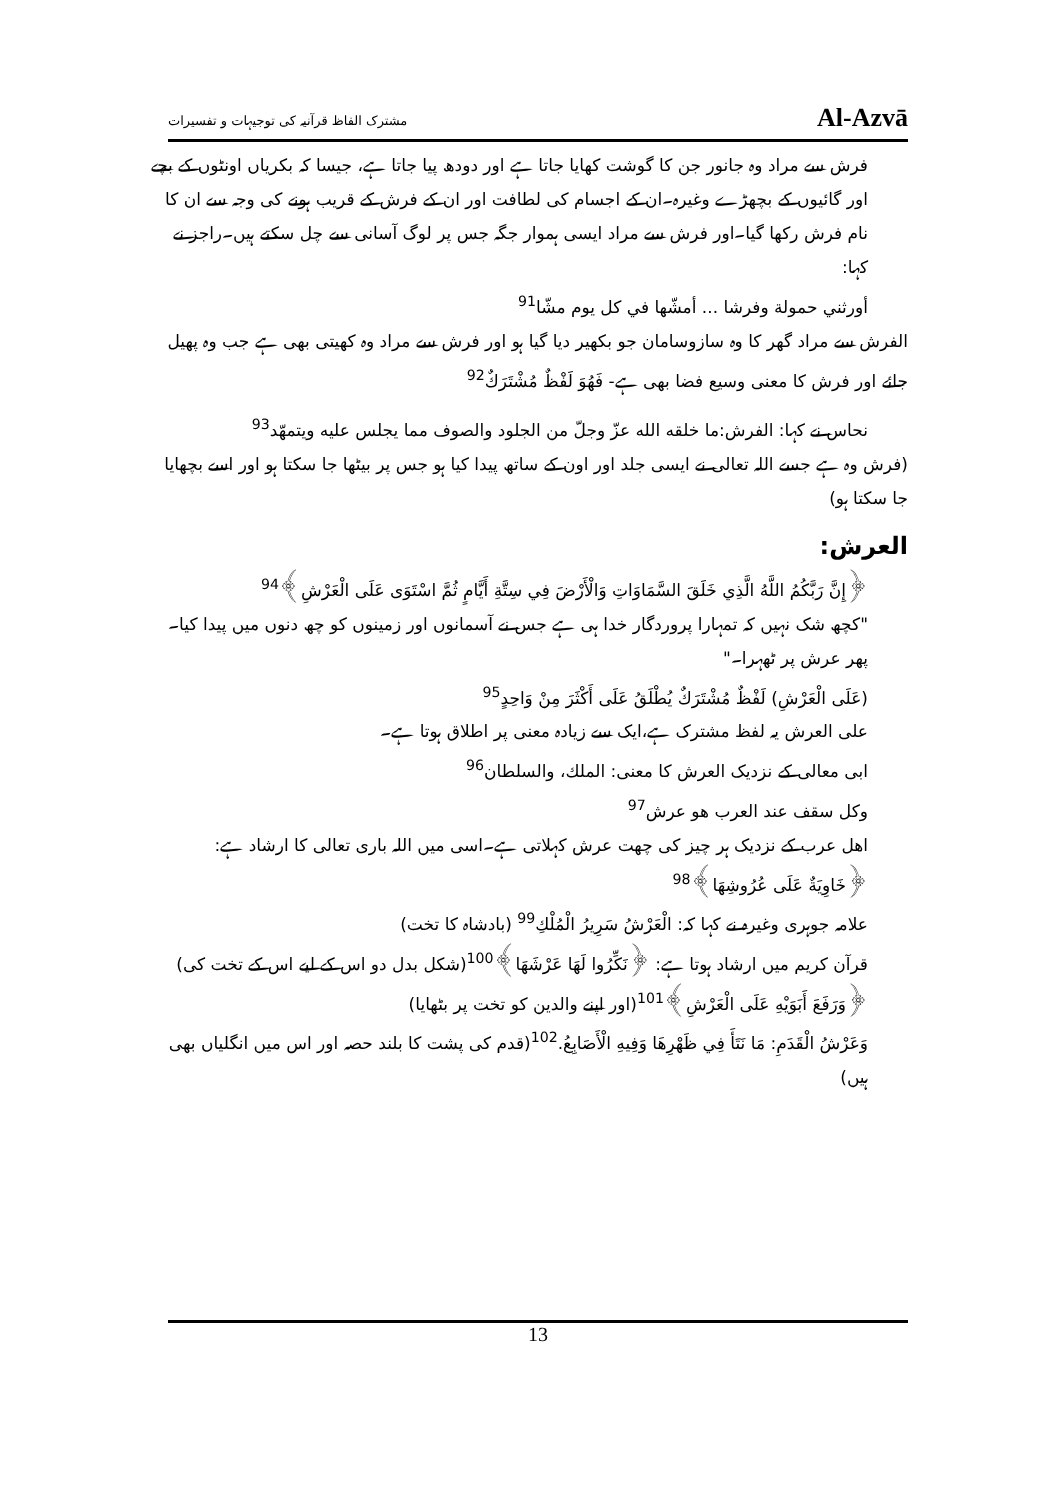مشترک الفاظ قرآنیہ کی توجیہات و تفسیرات Al-Azvā
فرش سے مراد وہ جانور جن کا گوشت کھایا جاتا ہے اور دودھ پیا جاتا ہے، جیسا کہ بکریاں اونٹوں کے بچے اور گائیوں کے بچھڑے وغیرہ۔ان کے اجسام کی لطافت اور ان کے فرش کے قریب ہونے کی وجہ سے ان کا نام فرش رکھا گیا۔اور فرش سے مراد ایسی ہموار جگہ جس پر لوگ آسانی سے چل سکتے ہیں۔راجز نے کہا:
أورثني حمولة وفرشا ... أمشّها في كل يوم مشّا<sup>91</sup>
الفرش سے مراد گھر کا وہ سازوسامان جو بکھیر دیا گیا ہو اور فرش سے مراد وہ کھیتی بھی ہے جب وہ پھیل جائے اور فرش کا معنی وسیع فضا بھی ہے- فَهُوَ لَفْظٌ مُشْتَرَكٌ<sup>92</sup>
نحاس نے کہا: الفرش:ما خلقه الله عزّ وجلّ من الجلود والصوف مما يجلس عليه ويتمهّد<sup>93</sup>
(فرش وہ ہے جسے اللہ تعالی نے ایسی جلد اور اون کے ساتھ پیدا کیا ہو جس پر بیٹھا جا سکتا ہو اور اسے بچھایا جا سکتا ہو)
العرش:
﴿إِنَّ رَبَّكُمُ اللَّهُ الَّذِي خَلَقَ السَّمَاوَاتِ وَالْأَرْضَ فِي سِتَّةِ أَيَّامٍ ثُمَّ اسْتَوَى عَلَى الْعَرْشِ﴾<sup>94</sup>
"کچھ شک نہیں کہ تمہارا پروردگار خدا ہی ہے جس نے آسمانوں اور زمینوں کو چھ دنوں میں پیدا کیا۔ پھر عرش پر ٹھہرا۔"
(عَلَى الْعَرْشِ) لَفْظٌ مُشْتَرَكٌ يُطْلَقُ عَلَى أَكْثَرَ مِنْ وَاحِدٍ<sup>95</sup>
على العرش یہ لفظ مشترک ہے،ایک سے زیادہ معنی پر اطلاق ہوتا ہے۔
ابی معالی کے نزدیک العرش کا معنی: الملك، والسلطان<sup>96</sup>
وكل سقف عند العرب هو عرش<sup>97</sup>
اھل عرب کے نزدیک ہر چیز کی چھت عرش کہلاتی ہے۔اسی میں اللہ باری تعالی کا ارشاد ہے:
﴿خَاوِيَةٌ عَلَى عُرُوشِهَا﴾<sup>98</sup>
علامہ جوہری وغیرہ نے کہا کہ: الْعَرْشُ سَرِيرُ الْمُلْكِ<sup>99</sup> (بادشاہ کا تخت)
قرآن کریم میں ارشاد ہوتا ہے: ﴿نَكِّرُوا لَهَا عَرْشَهَا﴾<sup>100</sup>(شکل بدل دو اس کے لیے اس کے تخت کی)
﴿وَرَفَعَ أَبَوَيْهِ عَلَى الْعَرْشِ﴾<sup>101</sup>(اور اپنے والدین کو تخت پر بٹھایا)
وَعَرْشُ الْقَدَمِ: مَا نَتَأَ فِي ظَهْرِهَا وَفِيهِ الْأَصَابِعُ.<sup>102</sup>(قدم کی پشت کا بلند حصہ اور اس میں انگلیاں بھی ہیں)
13